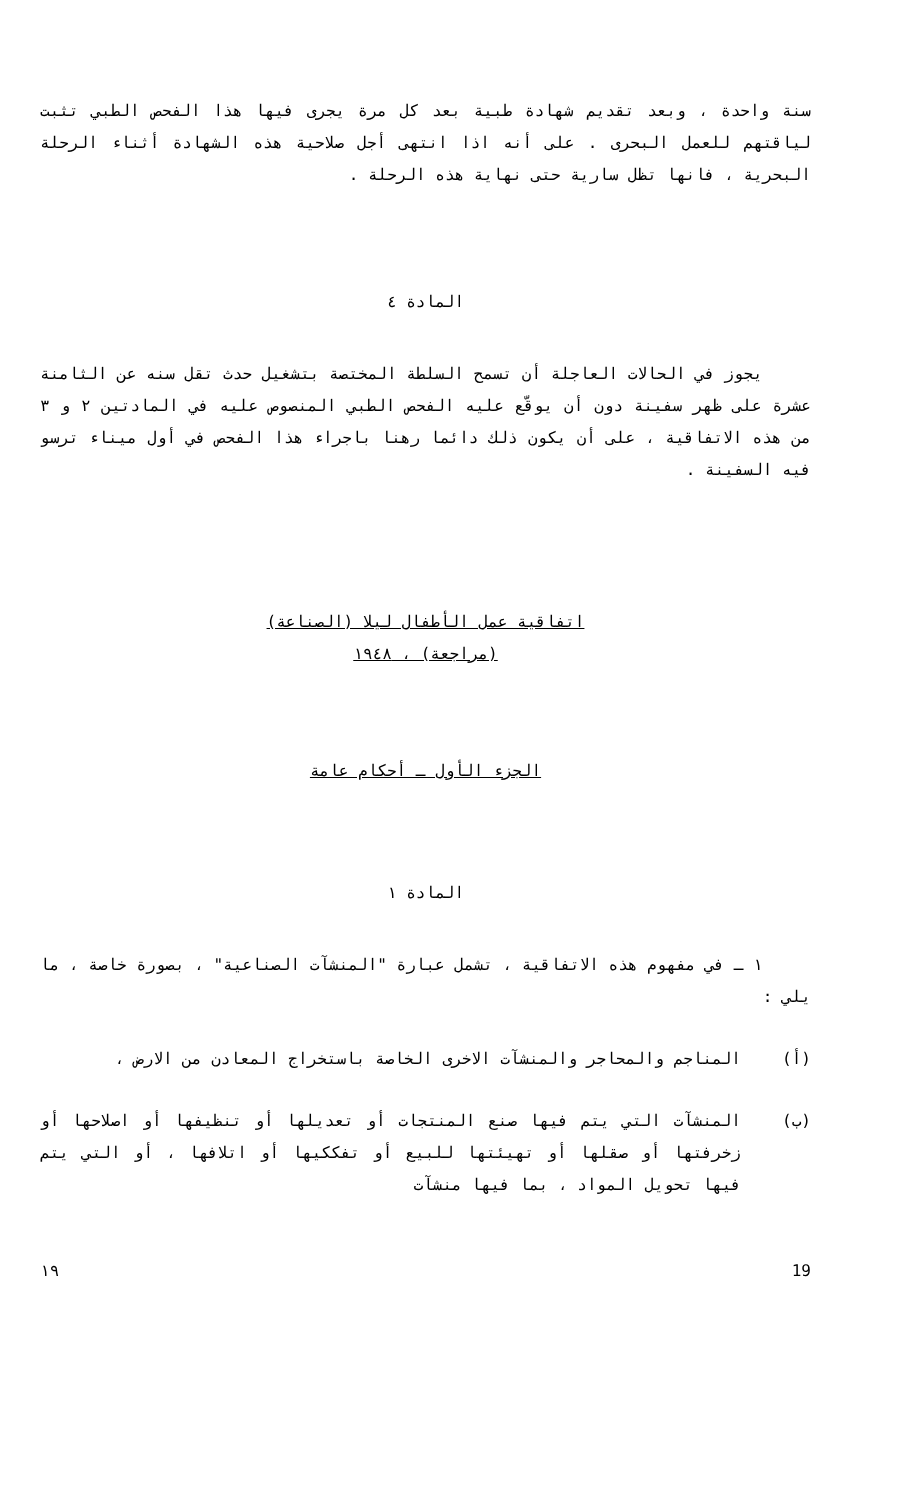سنة واحدة ، وبعد تقديم شهادة طبية بعد كل مرة يجرى فيها هذا الفحص الطبي تثبت لياقتهم للعمل البحرى . على أنه اذا انتهى أجل صلاحية هذه الشهادة أثناء الرحلة البحرية ، فانها تظل سارية حتى نهاية هذه الرحلة .
المادة ٤
يجوز في الحالات العاجلة أن تسمح السلطة المختصة بتشغيل حدث تقل سنه عن الثامنة عشرة على ظهر سفينة دون أن يوقّع عليه الفحص الطبي المنصوص عليه في المادتين ٢ و ٣ من هذه الاتفاقية ، على أن يكون ذلك دائما رهنا باجراء هذا الفحص في أول ميناء ترسو فيه السفينة .
اتفاقية عمل الأطفال ليلا (الصناعة)
(مراجعة) ، ١٩٤٨
الجزء الأول ـ أحكام عامة
المادة ١
١ ـ في مفهوم هذه الاتفاقية ، تشمل عبارة "المنشآت الصناعية" ، بصورة خاصة ، ما يلي :
(أ) المناجم والمحاجر والمنشآت الاخرى الخاصة باستخراج المعادن من الارض ،
(ب) المنشآت التي يتم فيها صنع المنتجات أو تعديلها أو تنظيفها أو اصلاحها أو زخرفتها أو صقلها أو تهيئتها للبيع أو تفككيها أو اتلافها ، أو التي يتم فيها تحويل المواد ، بما فيها منشآت
١٩ 19